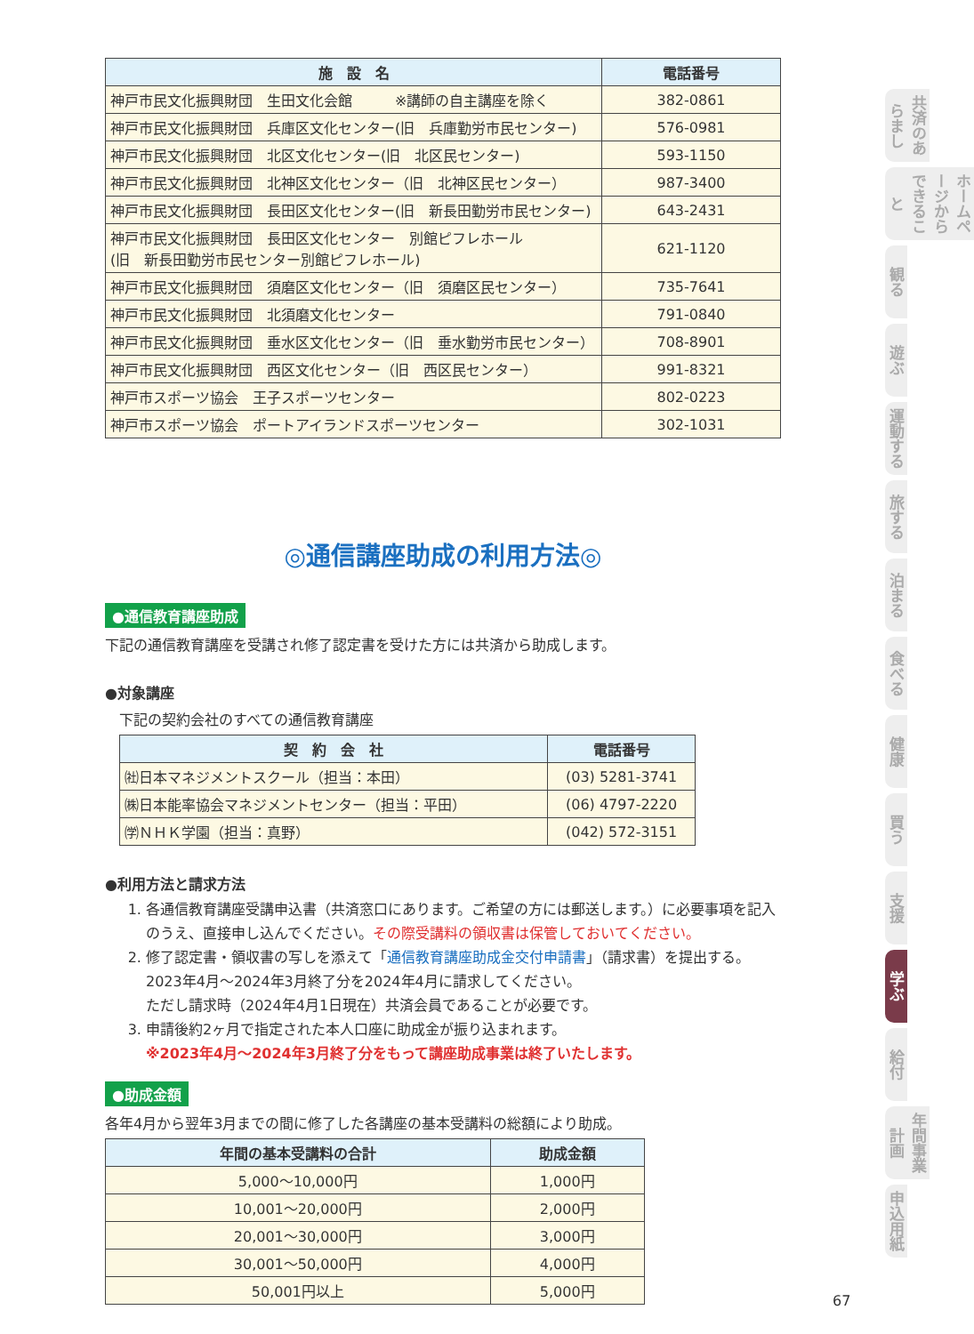| 施 設 名 | 電話番号 |
| --- | --- |
| 神戸市民文化振興財団 生田文化会館 ※講師の自主講座を除く | 382-0861 |
| 神戸市民文化振興財団 兵庫区文化センター(旧 兵庫勤労市民センター) | 576-0981 |
| 神戸市民文化振興財団 北区文化センター(旧 北区民センター) | 593-1150 |
| 神戸市民文化振興財団 北神区文化センター（旧 北神区民センター） | 987-3400 |
| 神戸市民文化振興財団 長田区文化センター(旧 新長田勤労市民センター) | 643-2431 |
| 神戸市民文化振興財団 長田区文化センター 別館ピフレホール (旧 新長田勤労市民センター別館ピフレホール) | 621-1120 |
| 神戸市民文化振興財団 須磨区文化センター（旧 須磨区民センター） | 735-7641 |
| 神戸市民文化振興財団 北須磨文化センター | 791-0840 |
| 神戸市民文化振興財団 垂水区文化センター（旧 垂水勤労市民センター） | 708-8901 |
| 神戸市民文化振興財団 西区文化センター（旧 西区民センター） | 991-8321 |
| 神戸市スポーツ協会 王子スポーツセンター | 802-0223 |
| 神戸市スポーツ協会 ポートアイランドスポーツセンター | 302-1031 |
◎通信講座助成の利用方法◎
●通信教育講座助成
下記の通信教育講座を受講され修了認定書を受けた方には共済から助成します。
●対象講座
下記の契約会社のすべての通信教育講座
| 契 約 会 社 | 電話番号 |
| --- | --- |
| ㈳日本マネジメントスクール（担当：本田） | (03) 5281-3741 |
| ㈱日本能率協会マネジメントセンター（担当：平田） | (06) 4797-2220 |
| ㈻ＮＨＫ学園（担当：真野） | (042) 572-3151 |
●利用方法と請求方法
1. 各通信教育講座受講申込書（共済窓口にあります。ご希望の方には郵送します。）に必要事項を記入のうえ、直接申し込んでください。その際受講料の領収書は保管しておいてください。
2. 修了認定書・領収書の写しを添えて「通信教育講座助成金交付申請書」（請求書）を提出する。
2023年4月～2024年3月終了分を2024年4月に請求してください。
ただし請求時（2024年4月1日現在）共済会員であることが必要です。
3. 申請後約2ヶ月で指定された本人口座に助成金が振り込まれます。
※2023年4月～2024年3月終了分をもって講座助成事業は終了いたします。
●助成金額
各年4月から翌年3月までの間に修了した各講座の基本受講料の総額により助成。
| 年間の基本受講料の合計 | 助成金額 |
| --- | --- |
| 5,000～10,000円 | 1,000円 |
| 10,001～20,000円 | 2,000円 |
| 20,001～30,000円 | 3,000円 |
| 30,001～50,000円 | 4,000円 |
| 50,001円以上 | 5,000円 |
共済のあらまし
ホームページからできること
観る
遊ぶ
運動する
旅する
泊まる
食べる
健康
買う
支援
学ぶ
給付
年間事業計画
申込用紙
67